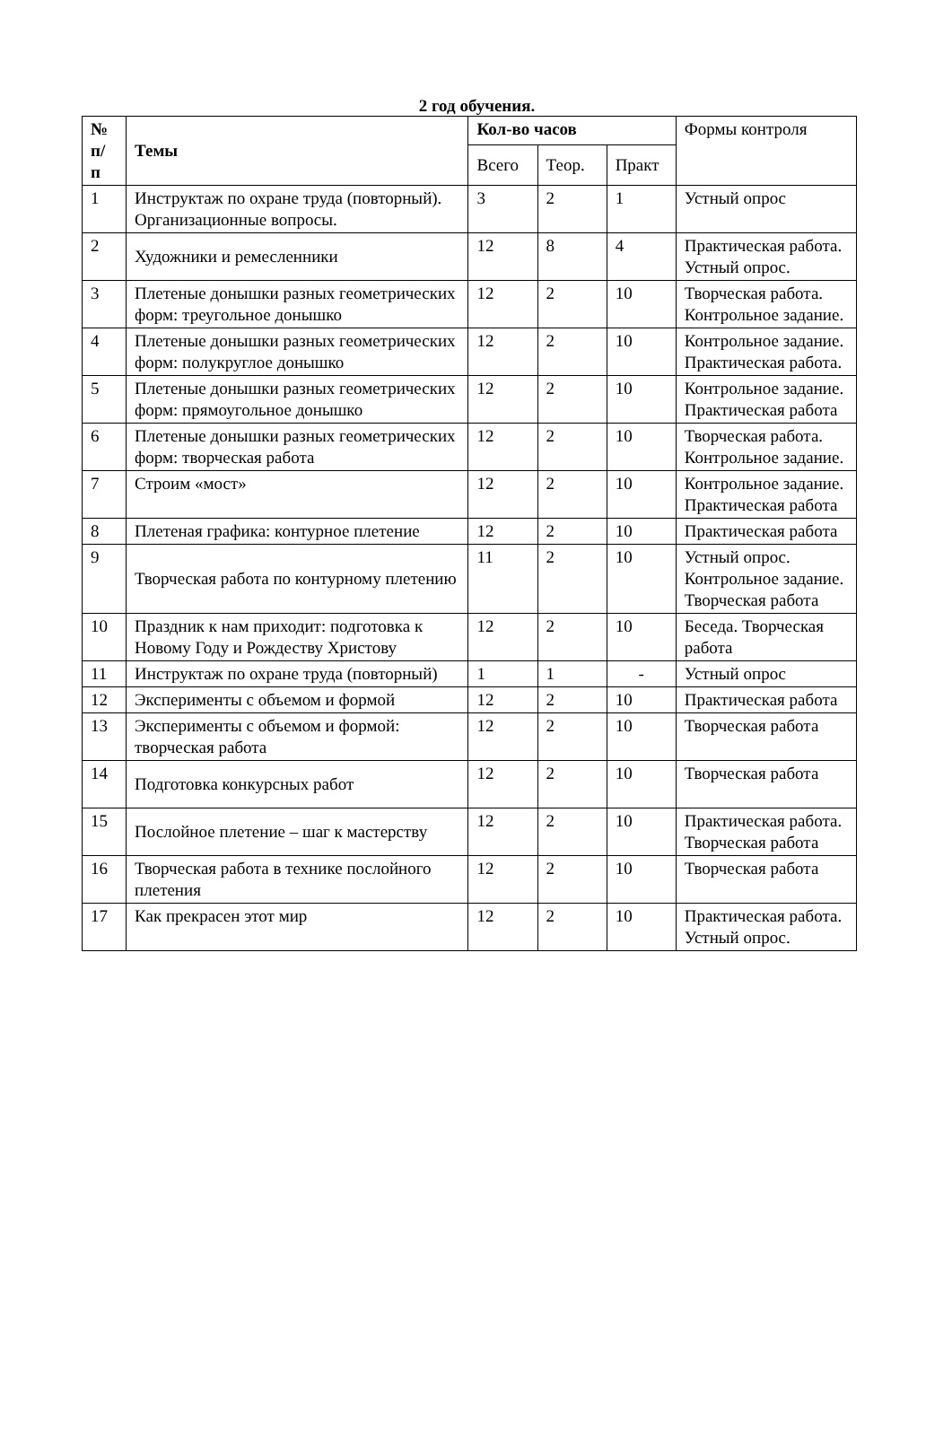2 год обучения.
| № п/ п | Темы | Кол-во часов | | | Формы контроля |
| --- | --- | --- | --- | --- | --- |
| | | Всего | Теор. | Практ | |
| 1 | Инструктаж по охране труда (повторный). Организационные вопросы. | 3 | 2 | 1 | Устный опрос |
| 2 | Художники и ремесленники | 12 | 8 | 4 | Практическая работа. Устный опрос. |
| 3 | Плетеные донышки разных геометрических форм: треугольное донышко | 12 | 2 | 10 | Творческая работа. Контрольное задание. |
| 4 | Плетеные донышки разных геометрических форм: полукруглое донышко | 12 | 2 | 10 | Контрольное задание. Практическая работа. |
| 5 | Плетеные донышки разных геометрических форм: прямоугольное донышко | 12 | 2 | 10 | Контрольное задание. Практическая работа |
| 6 | Плетеные донышки разных геометрических форм: творческая работа | 12 | 2 | 10 | Творческая работа. Контрольное задание. |
| 7 | Строим «мост» | 12 | 2 | 10 | Контрольное задание. Практическая работа |
| 8 | Плетеная графика: контурное плетение | 12 | 2 | 10 | Практическая работа |
| 9 | Творческая работа по контурному плетению | 11 | 2 | 10 | Устный опрос. Контрольное задание. Творческая работа |
| 10 | Праздник к нам приходит: подготовка к Новому Году и Рождеству Христову | 12 | 2 | 10 | Беседа. Творческая работа |
| 11 | Инструктаж по охране труда (повторный) | 1 | 1 | - | Устный опрос |
| 12 | Эксперименты с объемом и формой | 12 | 2 | 10 | Практическая работа |
| 13 | Эксперименты с объемом и формой: творческая работа | 12 | 2 | 10 | Творческая работа |
| 14 | Подготовка конкурсных работ | 12 | 2 | 10 | Творческая работа |
| 15 | Послойное плетение – шаг к мастерству | 12 | 2 | 10 | Практическая работа. Творческая работа |
| 16 | Творческая работа в технике послойного плетения | 12 | 2 | 10 | Творческая работа |
| 17 | Как прекрасен этот мир | 12 | 2 | 10 | Практическая работа. Устный опрос. |